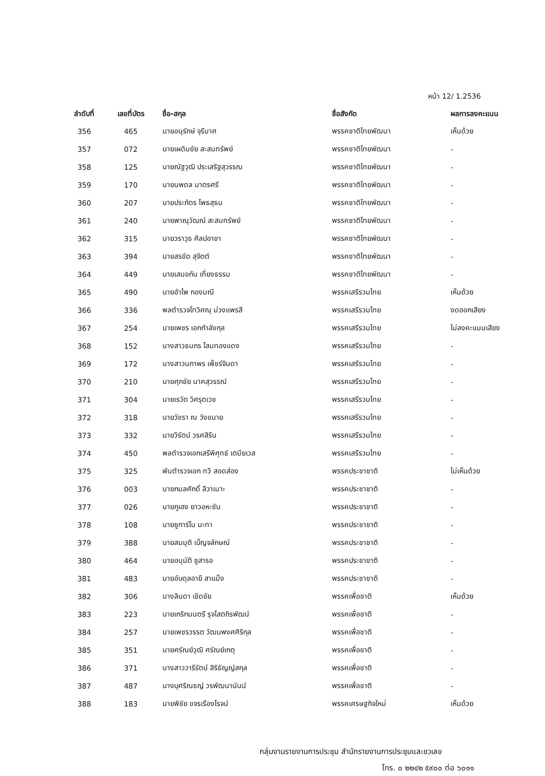หน้า 12/ 1.2536
| ลำดับที่ | เลขที่บัตร | ชื่อ-สกุล | ชื่อสังกัด | ผลการลงคะแนน |
| --- | --- | --- | --- | --- |
| 356 | 465 | นายอนุรักษ์ จุรีมาศ | พรรคชาติไทยพัฒนา | เห็นด้วย |
| 357 | 072 | นายเผดิมชัย สะสมทรัพย์ | พรรคชาติไทยพัฒนา | - |
| 358 | 125 | นายณัฐวุฒิ ประเสริฐสุวรรณ | พรรคชาติไทยพัฒนา | - |
| 359 | 170 | นายนพดล มาตรศรี | พรรคชาติไทยพัฒนา | - |
| 360 | 207 | นายประภัตร โพธสุธน | พรรคชาติไทยพัฒนา | - |
| 361 | 240 | นายพาณุวัฒณ์ สะสมทรัพย์ | พรรคชาติไทยพัฒนา | - |
| 362 | 315 | นายวราวุธ ศิลปอาชา | พรรคชาติไทยพัฒนา | - |
| 363 | 394 | นายสรชัด สุจิตต์ | พรรคชาติไทยพัฒนา | - |
| 364 | 449 | นายเสมอกัน เที่ยงธรรม | พรรคชาติไทยพัฒนา | - |
| 365 | 490 | นายอำไพ กองมณี | พรรคเสรีรวมไทย | เห็นด้วย |
| 366 | 336 | พลตำรวจโทวิศณุ ม่วงแพรสี | พรรคเสรีรวมไทย | งดออกเสียง |
| 367 | 254 | นายเพชร เอกกำลังกุล | พรรคเสรีรวมไทย | ไม่ลงคะแนนเสียง |
| 368 | 152 | นางสาวธนภร โสมทองแดง | พรรคเสรีรวมไทย | - |
| 369 | 172 | นางสาวนภาพร เพ็ชร์จินดา | พรรคเสรีรวมไทย | - |
| 370 | 210 | นายศุภชัย นาคสุวรรณ์ | พรรคเสรีรวมไทย | - |
| 371 | 304 | นายเรวัต วิศรุตเวช | พรรคเสรีรวมไทย | - |
| 372 | 318 | นายวัชรา ณ วังขนาย | พรรคเสรีรวมไทย | - |
| 373 | 332 | นายวิรัตน์ วรศสิริน | พรรคเสรีรวมไทย | - |
| 374 | 450 | พลตำรวจเอกเสรีพิศุทธ์ เตมียเวส | พรรคเสรีรวมไทย | - |
| 375 | 325 | พันตำรวจเอก ทวี สอดส่อง | พรรคประชาชาติ | ไม่เห็นด้วย |
| 376 | 003 | นายกมลศักดิ์ ลีวาเมาะ | พรรคประชาชาติ | - |
| 377 | 026 | นายกูเฮง ยาวอหะซัน | พรรคประชาชาติ | - |
| 378 | 108 | นายซูการ์โน มะทา | พรรคประชาชาติ | - |
| 379 | 388 | นายสมมุติ เบ็ญจลักษณ์ | พรรคประชาชาติ | - |
| 380 | 464 | นายอนุมัติ ซูสารอ | พรรคประชาชาติ | - |
| 381 | 483 | นายอับดุลอายี สาแม็ง | พรรคประชาชาติ | - |
| 382 | 306 | นางลินดา เชิดชัย | พรรคเพื่อชาติ | เห็นด้วย |
| 383 | 223 | นายเกริกมนตรี รุจโสตถิรพัฒน์ | พรรคเพื่อชาติ | - |
| 384 | 257 | นายเพชรวรรต วัฒนพงศศิริกุล | พรรคเพื่อชาติ | - |
| 385 | 351 | นายศรัณย์วุฒิ ศรัณย์เกตุ | พรรคเพื่อชาติ | - |
| 386 | 371 | นางสาววารีรัตน์ สิริธัญญ์สกุล | พรรคเพื่อชาติ | - |
| 387 | 487 | นางบุศริณธญ์ วรพัฒนานันน์ | พรรคเพื่อชาติ | - |
| 388 | 183 | นายพิชัย ขจรเรืองโรจน์ | พรรคเศรษฐกิจใหม่ | เห็นด้วย |
กลุ่มงานรายงานการประชุม สำนักรายงานการประชุมและชวเลข
โทร. ๐ ๒๒๔๒ ๕๙๐๐ ต่อ ๖๐๑๑